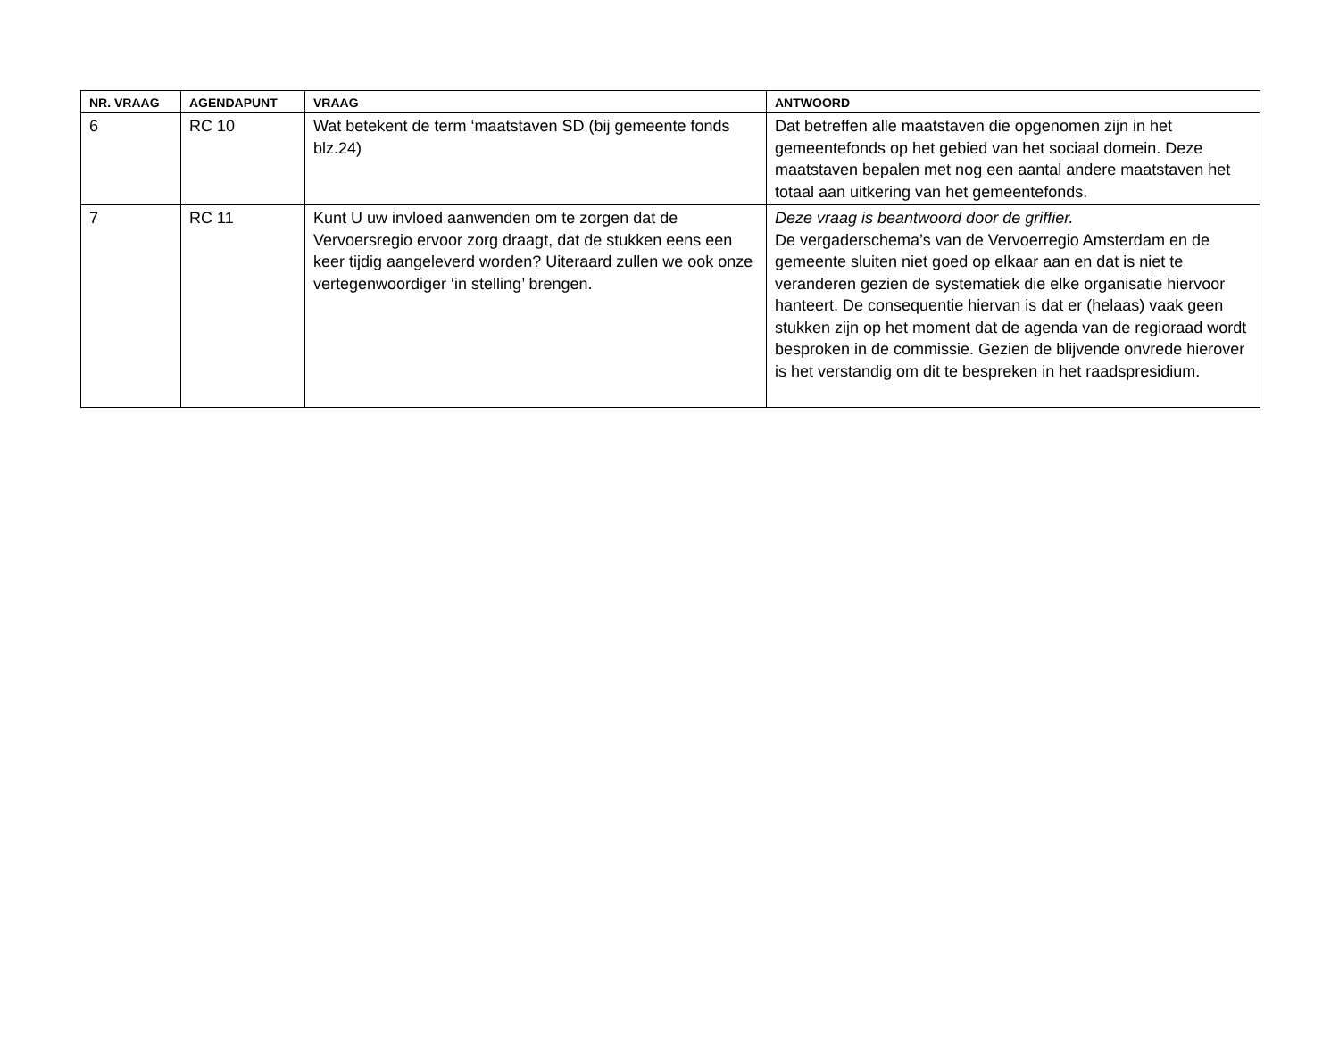| NR. VRAAG | AGENDAPUNT | VRAAG | ANTWOORD |
| --- | --- | --- | --- |
| 6 | RC 10 | Wat betekent de term ‘maatstaven SD (bij gemeente fonds blz.24) | Dat betreffen alle maatstaven die opgenomen zijn in het gemeentefonds op het gebied van het sociaal domein. Deze maatstaven bepalen met nog een aantal andere maatstaven het totaal aan uitkering van het gemeentefonds. |
| 7 | RC 11 | Kunt U uw invloed aanwenden om te zorgen dat de Vervoersregio ervoor zorg draagt, dat de stukken eens een keer tijdig aangeleverd worden? Uiteraard zullen we ook onze vertegenwoordiger ‘in stelling’ brengen. | Deze vraag is beantwoord door de griffier. De vergaderschema’s van de Vervoerregio Amsterdam en de gemeente sluiten niet goed op elkaar aan en dat is niet te veranderen gezien de systematiek die elke organisatie hiervoor hanteert. De consequentie hiervan is dat er (helaas) vaak geen stukken zijn op het moment dat de agenda van de regioraad wordt besproken in de commissie. Gezien de blijvende onvrede hierover is het verstandig om dit te bespreken in het raadspresidium. |